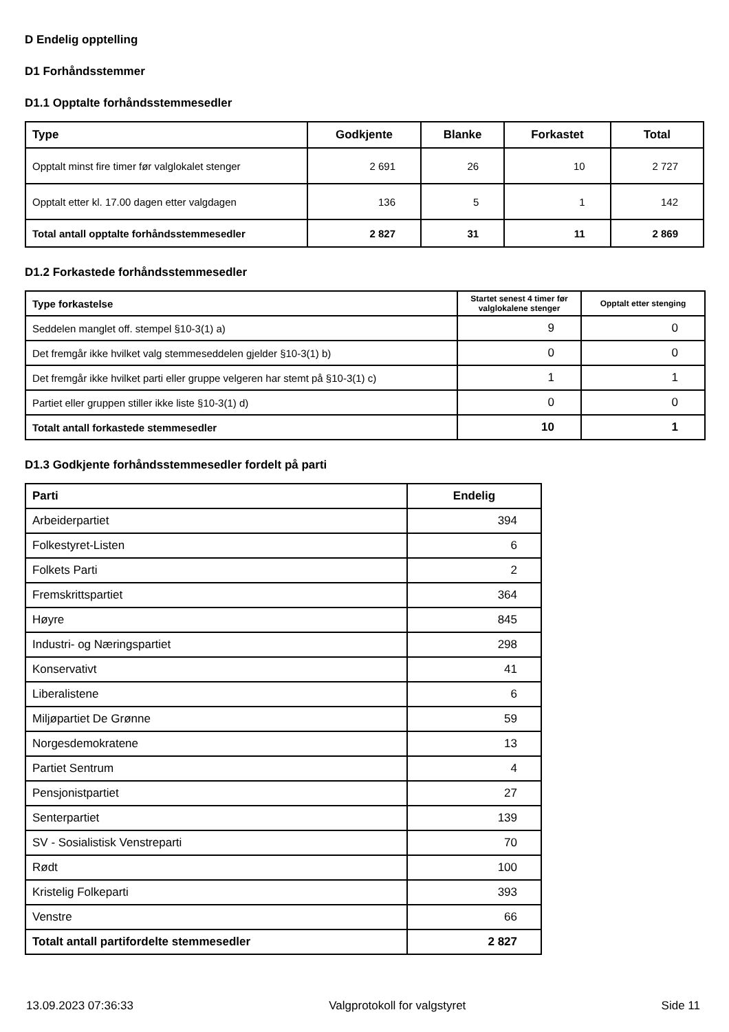D Endelig opptelling
D1 Forhåndsstemmer
D1.1 Opptalte forhåndsstemmesedler
| Type | Godkjente | Blanke | Forkastet | Total |
| --- | --- | --- | --- | --- |
| Opptalt minst fire timer før valglokalet stenger | 2 691 | 26 | 10 | 2 727 |
| Opptalt etter kl. 17.00 dagen etter valgdagen | 136 | 5 | 1 | 142 |
| Total antall opptalte forhåndsstemmesedler | 2 827 | 31 | 11 | 2 869 |
D1.2 Forkastede forhåndsstemmesedler
| Type forkastelse | Startet senest 4 timer før valglokalene stenger | Opptalt etter stenging |
| --- | --- | --- |
| Seddelen manglet off. stempel §10-3(1) a) | 9 | 0 |
| Det fremgår ikke hvilket valg stemmeseddelen gjelder §10-3(1) b) | 0 | 0 |
| Det fremgår ikke hvilket parti eller gruppe velgeren har stemt på §10-3(1) c) | 1 | 1 |
| Partiet eller gruppen stiller ikke liste §10-3(1) d) | 0 | 0 |
| Totalt antall forkastede stemmesedler | 10 | 1 |
D1.3 Godkjente forhåndsstemmesedler fordelt på parti
| Parti | Endelig |
| --- | --- |
| Arbeiderpartiet | 394 |
| Folkestyret-Listen | 6 |
| Folkets Parti | 2 |
| Fremskrittspartiet | 364 |
| Høyre | 845 |
| Industri- og Næringspartiet | 298 |
| Konservativt | 41 |
| Liberalistene | 6 |
| Miljøpartiet De Grønne | 59 |
| Norgesdemokratene | 13 |
| Partiet Sentrum | 4 |
| Pensjonistpartiet | 27 |
| Senterpartiet | 139 |
| SV - Sosialistisk Venstreparti | 70 |
| Rødt | 100 |
| Kristelig Folkeparti | 393 |
| Venstre | 66 |
| Totalt antall partifordelte stemmesedler | 2 827 |
13.09.2023 07:36:33 Valgprotokoll for valgstyret Side 11